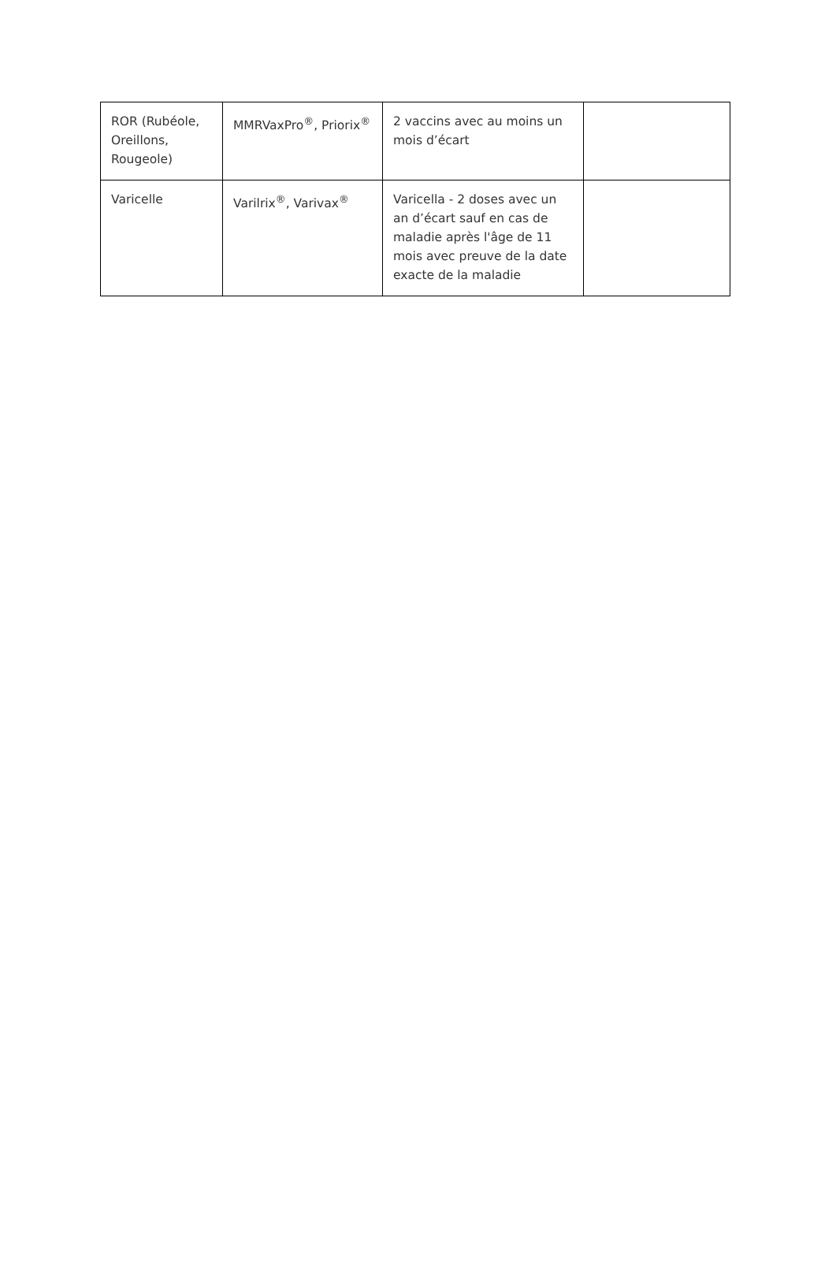| ROR (Rubéole, Oreillons, Rougeole) | MMRVaxPro<sup>®</sup>, Priorix<sup>®</sup> | 2 vaccins avec au moins un mois d’écart | |
| Varicelle | Varilrix<sup>®</sup>, Varivax<sup>®</sup> | Varicella - 2 doses avec un an d’écart sauf en cas de maladie après l'âge de 11 mois avec preuve de la date exacte de la maladie | |